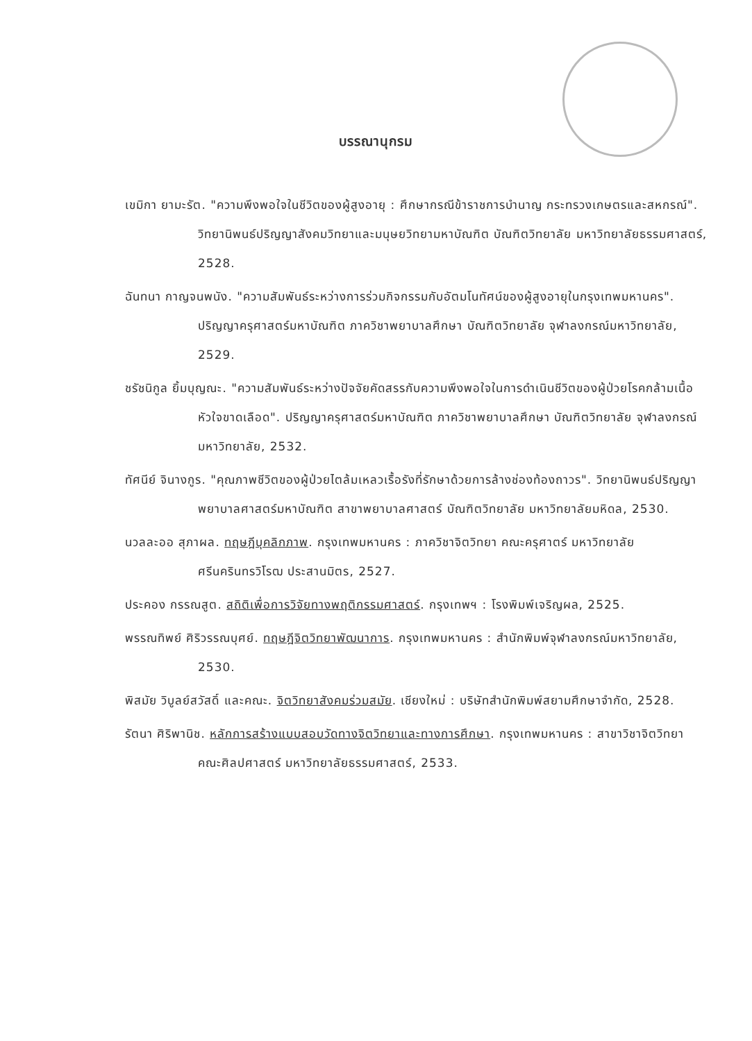บรรณานุกรม
เขมิกา ยามะรัต. "ความพึงพอใจในชีวิตของผู้สูงอายุ : ศึกษากรณีข้าราชการบำนาญ กระทรวงเกษตรและสหกรณ์". วิทยานิพนธ์ปริญญาสังคมวิทยาและมนุษยวิทยามหาบัณฑิต บัณฑิตวิทยาลัย มหาวิทยาลัยธรรมศาสตร์, 2528.
ฉันทนา กาญจนพนัง. "ความสัมพันธ์ระหว่างการร่วมกิจกรรมกับอัตมโนทัศน์ของผู้สูงอายุในกรุงเทพมหานคร". ปริญญาครุศาสตร์มหาบัณฑิต ภาควิชาพยาบาลศึกษา บัณฑิตวิทยาลัย จุฬาลงกรณ์มหาวิทยาลัย, 2529.
ชรัชนิกูล ยิ้มบุญณะ. "ความสัมพันธ์ระหว่างปัจจัยคัดสรรกับความพึงพอใจในการดำเนินชีวิตของผู้ป่วยโรคกล้ามเนื้อหัวใจขาดเลือด". ปริญญาครุศาสตร์มหาบัณฑิต ภาควิชาพยาบาลศึกษา บัณฑิตวิทยาลัย จุฬาลงกรณ์มหาวิทยาลัย, 2532.
ทัศนีย์ จินางกูร. "คุณภาพชีวิตของผู้ป่วยไตล้มเหลวเรื้อรังที่รักษาด้วยการล้างช่องท้องถาวร". วิทยานิพนธ์ปริญญาพยาบาลศาสตร์มหาบัณฑิต สาขาพยาบาลศาสตร์ บัณฑิตวิทยาลัย มหาวิทยาลัยมหิดล, 2530.
นวลละออ สุภาผล. ทฤษฎีบุคลิกภาพ. กรุงเทพมหานคร : ภาควิชาจิตวิทยา คณะครุศาตร์ มหาวิทยาลัยศรีนครินทรวิโรฒ ประสานมิตร, 2527.
ประคอง กรรณสูต. สถิติเพื่อการวิจัยทางพฤติกรรมศาสตร์. กรุงเทพฯ : โรงพิมพ์เจริญผล, 2525.
พรรณทิพย์ ศิริวรรณบุศย์. ทฤษฎีจิตวิทยาพัฒนาการ. กรุงเทพมหานคร : สำนักพิมพ์จุฬาลงกรณ์มหาวิทยาลัย, 2530.
พิสมัย วิบูลย์สวัสดิ์ และคณะ. จิตวิทยาสังคมร่วมสมัย. เชียงใหม่ : บริษัทสำนักพิมพ์สยามศึกษาจำกัด, 2528.
รัตนา ศิริพานิช. หลักการสร้างแบบสอบวัดทางจิตวิทยาและทางการศึกษา. กรุงเทพมหานคร : สาขาวิชาจิตวิทยา คณะศิลปศาสตร์ มหาวิทยาลัยธรรมศาสตร์, 2533.